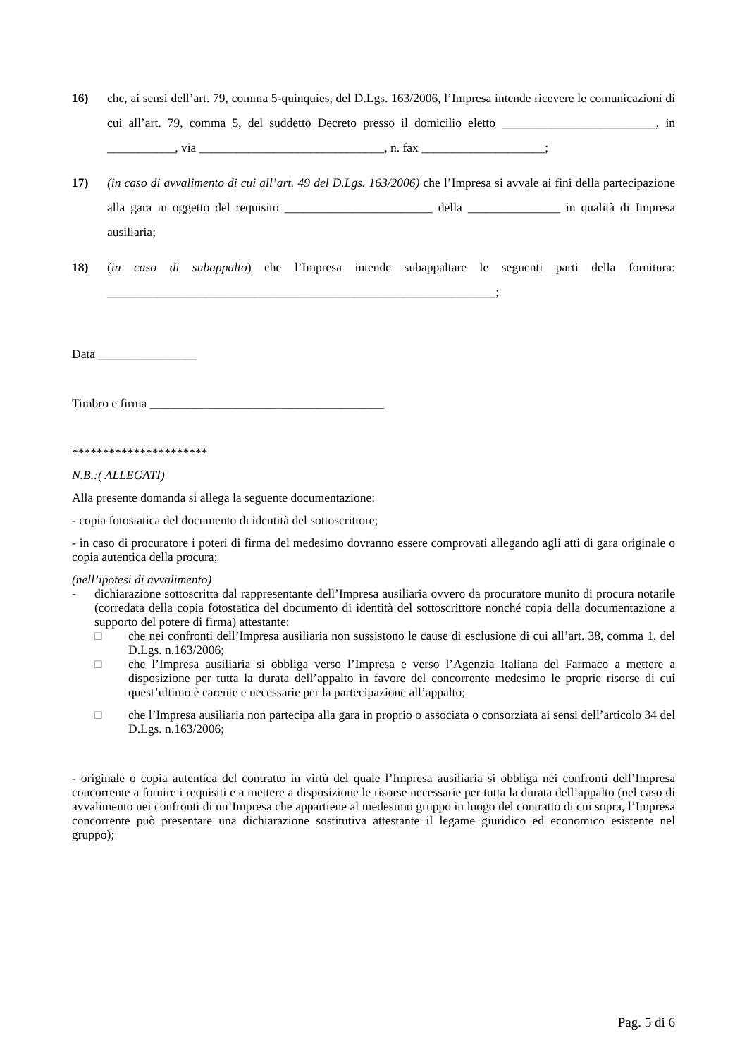16) che, ai sensi dell’art. 79, comma 5-quinquies, del D.Lgs. 163/2006, l’Impresa intende ricevere le comunicazioni di cui all’art. 79, comma 5, del suddetto Decreto presso il domicilio eletto _________________________, in ___________, via ______________________________, n. fax ____________________;
17) (in caso di avvalimento di cui all’art. 49 del D.Lgs. 163/2006) che l’Impresa si avvale ai fini della partecipazione alla gara in oggetto del requisito ________________________ della _______________ in qualità di Impresa ausiliaria;
18) (in caso di subappalto) che l’Impresa intende subappaltare le seguenti parti della fornitura: _______________________________________________________________;
Data ________________
Timbro e firma ______________________________________
**********************
N.B.:( ALLEGATI)
Alla presente domanda si allega la seguente documentazione:
- copia fotostatica del documento di identità del sottoscrittore;
- in caso di procuratore i poteri di firma del medesimo dovranno essere comprovati allegando agli atti di gara originale o copia autentica della procura;
(nell’ipotesi di avvalimento)
- dichiarazione sottoscritta dal rappresentante dell’Impresa ausiliaria ovvero da procuratore munito di procura notarile (corredata della copia fotostatica del documento di identità del sottoscrittore nonché copia della documentazione a supporto del potere di firma) attestante:
□ che nei confronti dell’Impresa ausiliaria non sussistono le cause di esclusione di cui all’art. 38, comma 1, del D.Lgs. n.163/2006;
□ che l’Impresa ausiliaria si obbliga verso l’Impresa e verso l’Agenzia Italiana del Farmaco a mettere a disposizione per tutta la durata dell’appalto in favore del concorrente medesimo le proprie risorse di cui quest’ultimo è carente e necessarie per la partecipazione all’appalto;
□ che l’Impresa ausiliaria non partecipa alla gara in proprio o associata o consorziata ai sensi dell’articolo 34 del D.Lgs. n.163/2006;
- originale o copia autentica del contratto in virtù del quale l’Impresa ausiliaria si obbliga nei confronti dell’Impresa concorrente a fornire i requisiti e a mettere a disposizione le risorse necessarie per tutta la durata dell’appalto (nel caso di avvalimento nei confronti di un’Impresa che appartiene al medesimo gruppo in luogo del contratto di cui sopra, l’Impresa concorrente può presentare una dichiarazione sostitutiva attestante il legame giuridico ed economico esistente nel gruppo);
Pag. 5 di 6